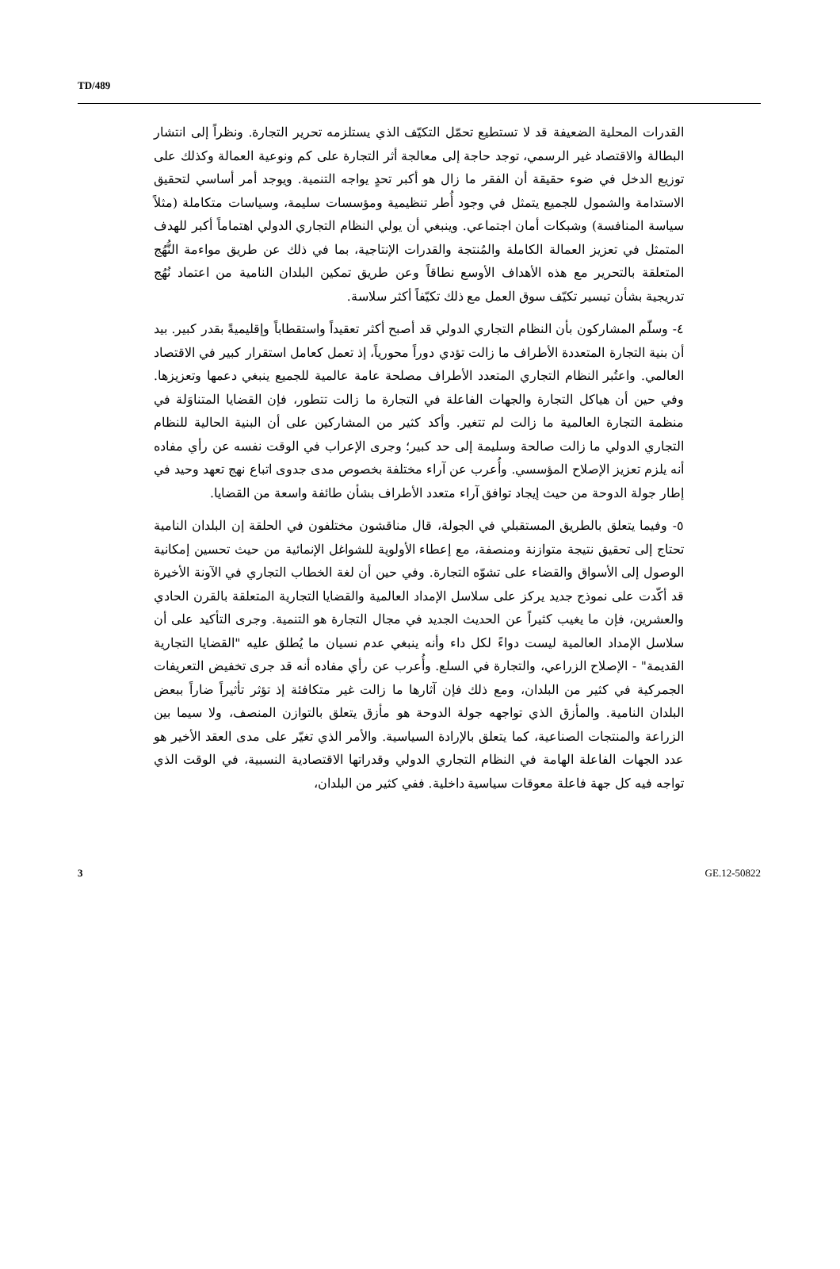TD/489
القدرات المحلية الضعيفة قد لا تستطيع تحمّل التكيّف الذي يستلزمه تحرير التجارة. ونظراً إلى انتشار البطالة والاقتصاد غير الرسمي، توجد حاجة إلى معالجة أثر التجارة على كم ونوعية العمالة وكذلك على توزيع الدخل في ضوء حقيقة أن الفقر ما زال هو أكبر تحدٍ يواجه التنمية. ويوجد أمر أساسي لتحقيق الاستدامة والشمول للجميع يتمثل في وجود أُطر تنظيمية ومؤسسات سليمة، وسياسات متكاملة (مثلاً سياسة المنافسة) وشبكات أمان اجتماعي. وينبغي أن يولي النظام التجاري الدولي اهتماماً أكبر للهدف المتمثل في تعزيز العمالة الكاملة والمُنتجة والقدرات الإنتاجية، بما في ذلك عن طريق مواءمة النُّهُج المتعلقة بالتحرير مع هذه الأهداف الأوسع نطاقاً وعن طريق تمكين البلدان النامية من اعتماد نُهُج تدريجية بشأن تيسير تكيّف سوق العمل مع ذلك تكيّفاً أكثر سلاسة.
٤- وسلّم المشاركون بأن النظام التجاري الدولي قد أصبح أكثر تعقيداً واستقطاباً وإقليميةً بقدر كبير. بيد أن بنية التجارة المتعددة الأطراف ما زالت تؤدي دوراً محورياً، إذ تعمل كعامل استقرار كبير في الاقتصاد العالمي. واعتُبر النظام التجاري المتعدد الأطراف مصلحة عامة عالمية للجميع ينبغي دعمها وتعزيزها. وفي حين أن هياكل التجارة والجهات الفاعلة في التجارة ما زالت تتطور، فإن القضايا المتناوَلة في منظمة التجارة العالمية ما زالت لم تتغير. وأكد كثير من المشاركين على أن البنية الحالية للنظام التجاري الدولي ما زالت صالحة وسليمة إلى حد كبير؛ وجرى الإعراب في الوقت نفسه عن رأي مفاده أنه يلزم تعزيز الإصلاح المؤسسي. وأُعرب عن آراء مختلفة بخصوص مدى جدوى اتباع نهج تعهد وحيد في إطار جولة الدوحة من حيث إيجاد توافق آراء متعدد الأطراف بشأن طائفة واسعة من القضايا.
٥- وفيما يتعلق بالطريق المستقبلي في الجولة، قال مناقشون مختلفون في الحلقة إن البلدان النامية تحتاج إلى تحقيق نتيجة متوازنة ومنصفة، مع إعطاء الأولوية للشواغل الإنمائية من حيث تحسين إمكانية الوصول إلى الأسواق والقضاء على تشوّه التجارة. وفي حين أن لغة الخطاب التجاري في الآونة الأخيرة قد أكّدت على نموذج جديد يركز على سلاسل الإمداد العالمية والقضايا التجارية المتعلقة بالقرن الحادي والعشرين، فإن ما يغيب كثيراً عن الحديث الجديد في مجال التجارة هو التنمية. وجرى التأكيد على أن سلاسل الإمداد العالمية ليست دواءً لكل داء وأنه ينبغي عدم نسيان ما يُطلق عليه "القضايا التجارية القديمة" - الإصلاح الزراعي، والتجارة في السلع. وأُعرب عن رأي مفاده أنه قد جرى تخفيض التعريفات الجمركية في كثير من البلدان، ومع ذلك فإن آثارها ما زالت غير متكافئة إذ تؤثر تأثيراً ضاراً ببعض البلدان النامية. والمأزق الذي تواجهه جولة الدوحة هو مأزق يتعلق بالتوازن المنصف، ولا سيما بين الزراعة والمنتجات الصناعية، كما يتعلق بالإرادة السياسية. والأمر الذي تغيّر على مدى العقد الأخير هو عدد الجهات الفاعلة الهامة في النظام التجاري الدولي وقدراتها الاقتصادية النسبية، في الوقت الذي تواجه فيه كل جهة فاعلة معوقات سياسية داخلية. ففي كثير من البلدان،
3 GE.12-50822